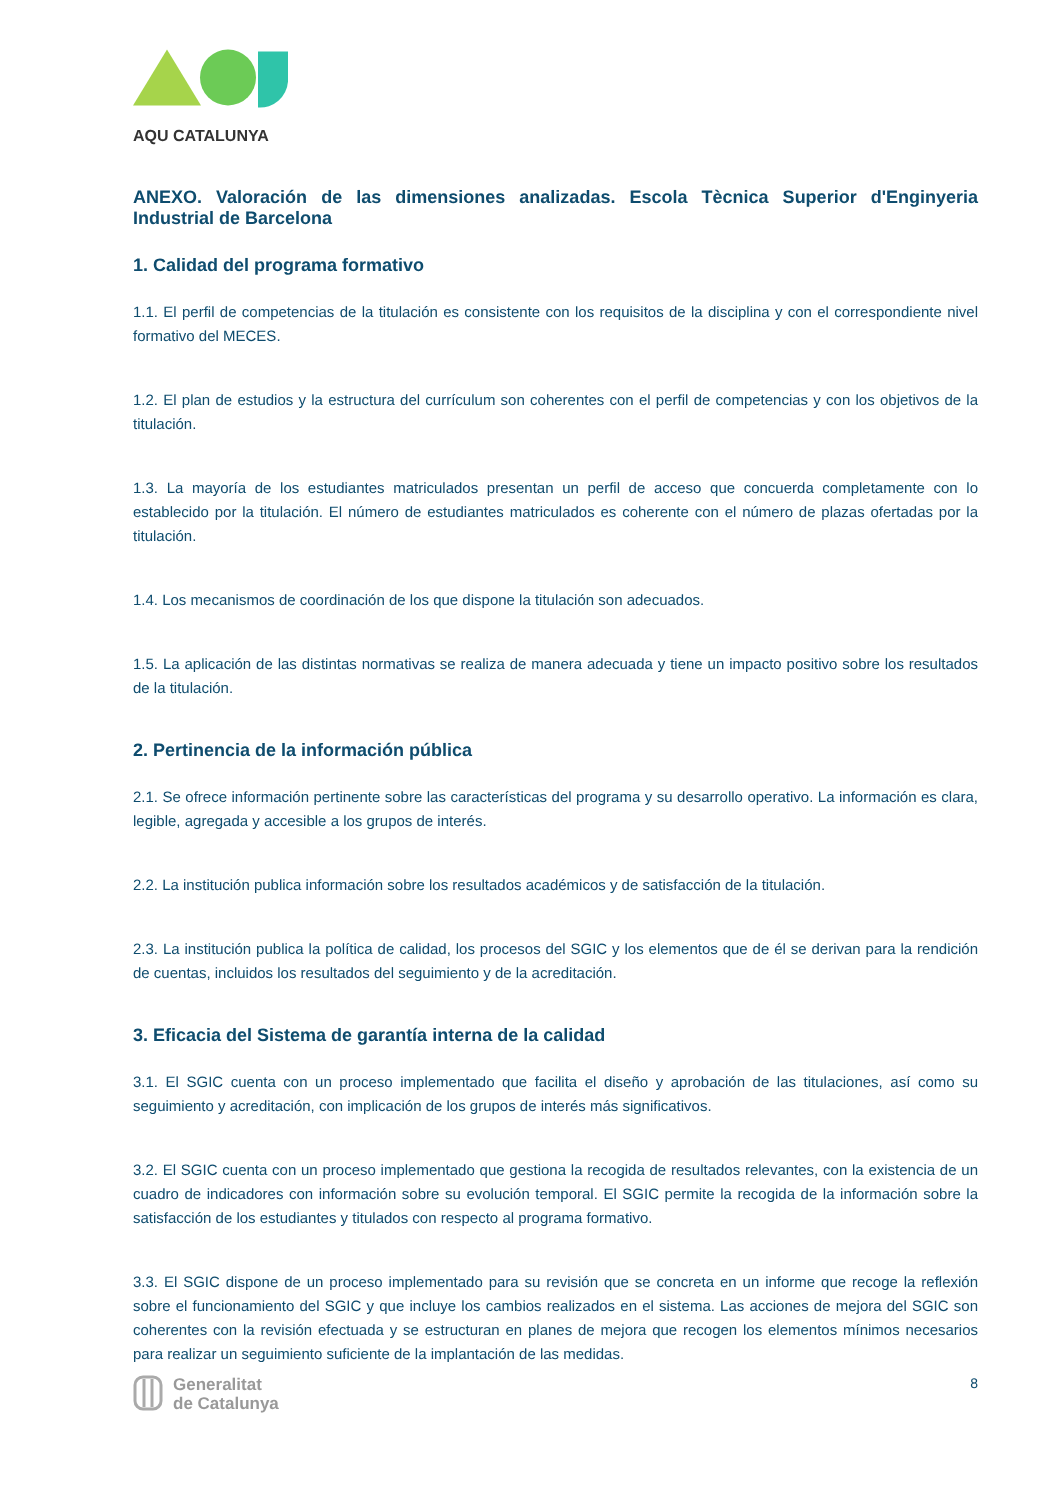AQU CATALUNYA
ANEXO. Valoración de las dimensiones analizadas. Escola Tècnica Superior d'Enginyeria Industrial de Barcelona
1. Calidad del programa formativo
1.1. El perfil de competencias de la titulación es consistente con los requisitos de la disciplina y con el correspondiente nivel formativo del MECES.
1.2. El plan de estudios y la estructura del currículum son coherentes con el perfil de competencias y con los objetivos de la titulación.
1.3. La mayoría de los estudiantes matriculados presentan un perfil de acceso que concuerda completamente con lo establecido por la titulación. El número de estudiantes matriculados es coherente con el número de plazas ofertadas por la titulación.
1.4. Los mecanismos de coordinación de los que dispone la titulación son adecuados.
1.5. La aplicación de las distintas normativas se realiza de manera adecuada y tiene un impacto positivo sobre los resultados de la titulación.
2. Pertinencia de la información pública
2.1. Se ofrece información pertinente sobre las características del programa y su desarrollo operativo. La información es clara, legible, agregada y accesible a los grupos de interés.
2.2. La institución publica información sobre los resultados académicos y de satisfacción de la titulación.
2.3. La institución publica la política de calidad, los procesos del SGIC y los elementos que de él se derivan para la rendición de cuentas, incluidos los resultados del seguimiento y de la acreditación.
3. Eficacia del Sistema de garantía interna de la calidad
3.1. El SGIC cuenta con un proceso implementado que facilita el diseño y aprobación de las titulaciones, así como su seguimiento y acreditación, con implicación de los grupos de interés más significativos.
3.2. El SGIC cuenta con un proceso implementado que gestiona la recogida de resultados relevantes, con la existencia de un cuadro de indicadores con información sobre su evolución temporal. El SGIC permite la recogida de la información sobre la satisfacción de los estudiantes y titulados con respecto al programa formativo.
3.3. El SGIC dispone de un proceso implementado para su revisión que se concreta en un informe que recoge la reflexión sobre el funcionamiento del SGIC y que incluye los cambios realizados en el sistema. Las acciones de mejora del SGIC son coherentes con la revisión efectuada y se estructuran en planes de mejora que recogen los elementos mínimos necesarios para realizar un seguimiento suficiente de la implantación de las medidas.
Generalitat
de Catalunya
8